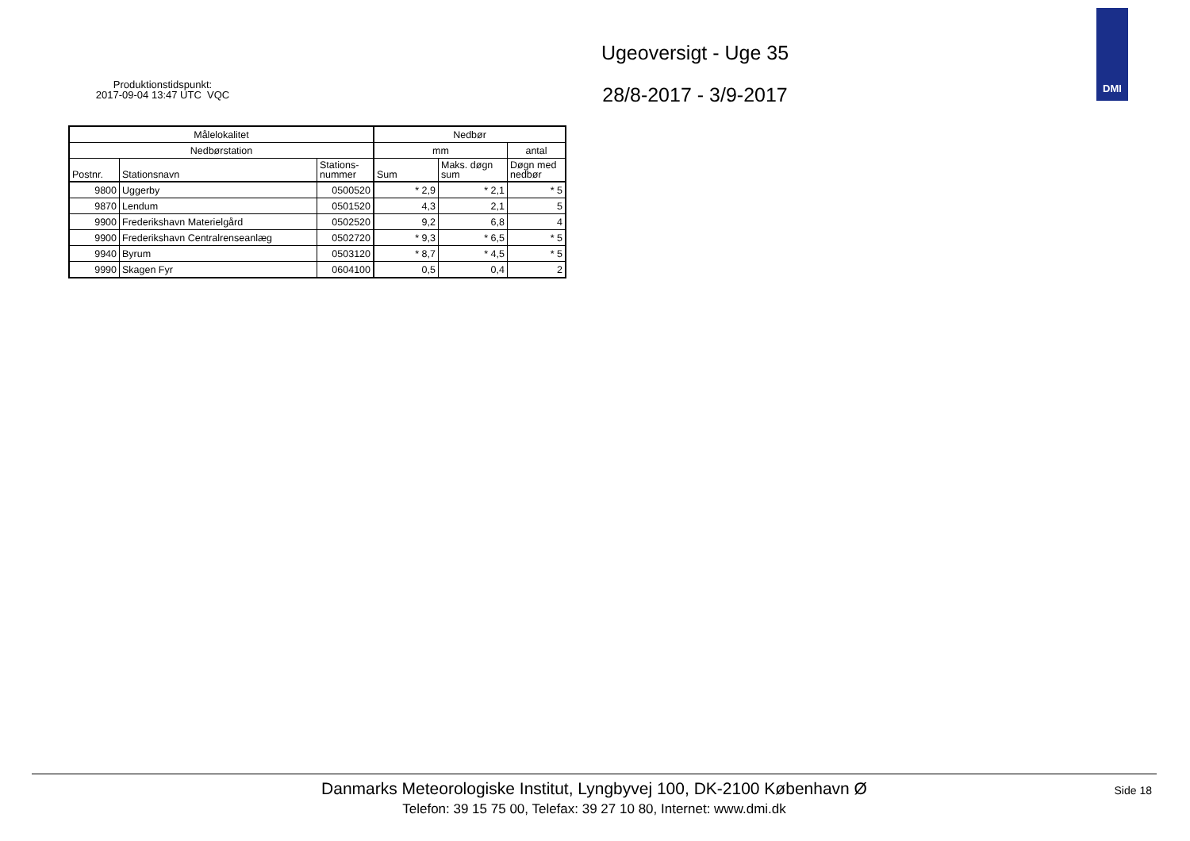Produktionstidspunkt:
2017-09-04 13:47 UTC VQC
Ugeoversigt - Uge 35
28/8-2017 - 3/9-2017
DMI
| Målelokalitet | | | Nedbør | | |
| --- | --- | --- | --- | --- | --- |
| Nedbørstation | | | mm | | antal |
| Postnr. | Stationsnavn | Stations- nummer | Sum | Maks. døgn sum | Døgn med nedbør |
| 9800 | Uggerby | 0500520 | * 2,9 | * 2,1 | * 5 |
| 9870 | Lendum | 0501520 | 4,3 | 2,1 | 5 |
| 9900 | Frederikshavn Materielgård | 0502520 | 9,2 | 6,8 | 4 |
| 9900 | Frederikshavn Centralrenseanlæg | 0502720 | * 9,3 | * 6,5 | * 5 |
| 9940 | Byrum | 0503120 | * 8,7 | * 4,5 | * 5 |
| 9990 | Skagen Fyr | 0604100 | 0,5 | 0,4 | 2 |
Danmarks Meteorologiske Institut, Lyngbyvej 100, DK-2100 København Ø
Telefon: 39 15 75 00, Telefax: 39 27 10 80, Internet: www.dmi.dk
Side 18